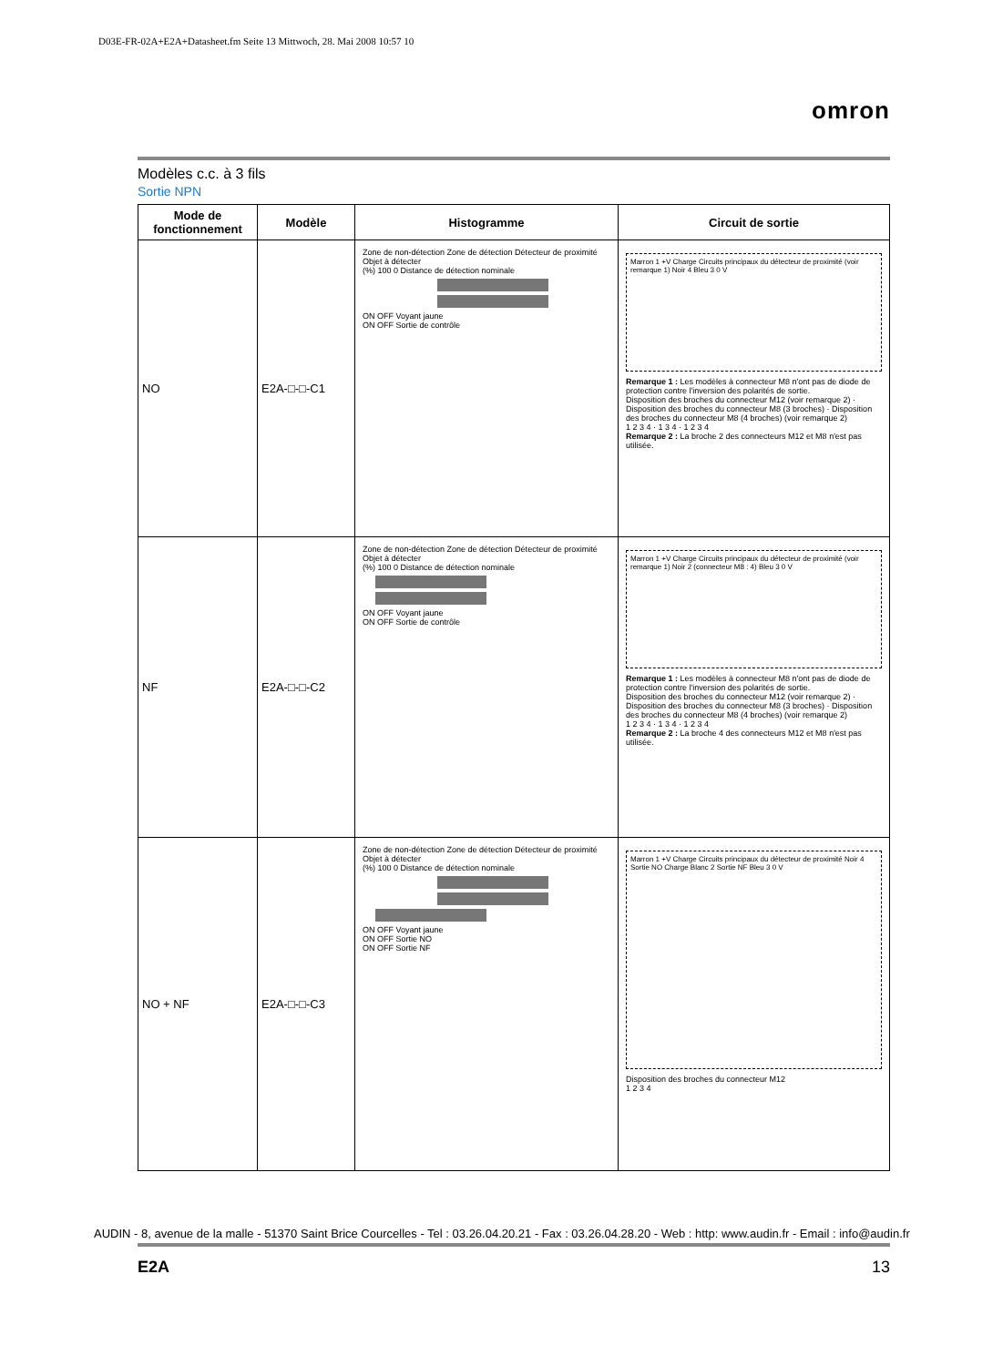D03E-FR-02A+E2A+Datasheet.fm Seite 13 Mittwoch, 28. Mai 2008 10:57 10
omron
Modèles c.c. à 3 fils
Sortie NPN
| Mode de fonctionnement | Modèle | Histogramme | Circuit de sortie |
| --- | --- | --- | --- |
| NO | E2A-□-□-C1 | Zone de non-détection Zone de détection Détecteur de proximité Objet à détecter (%) 100 0 Distance de détection nominale ON OFF Voyant jaune ON OFF Sortie de contrôle | Marron 1 +V Charge Circuits principaux du détecteur de proximité (voir remarque 1) Noir 4 Bleu 3 0 V Remarque 1 : Les modèles à connecteur M8 n'ont pas de diode de protection contre l'inversion des polarités de sortie. Disposition des broches du connecteur M12 (voir remarque 2) · Disposition des broches du connecteur M8 (3 broches) · Disposition des broches du connecteur M8 (4 broches) (voir remarque 2) 1 2 3 4 · 1 3 4 · 1 2 3 4 Remarque 2 : La broche 2 des connecteurs M12 et M8 n'est pas utilisée. |
| NF | E2A-□-□-C2 | Zone de non-détection Zone de détection Détecteur de proximité Objet à détecter (%) 100 0 Distance de détection nominale ON OFF Voyant jaune ON OFF Sortie de contrôle | Marron 1 +V Charge Circuits principaux du détecteur de proximité (voir remarque 1) Noir 2 (connecteur M8 : 4) Bleu 3 0 V Remarque 1 : Les modèles à connecteur M8 n'ont pas de diode de protection contre l'inversion des polarités de sortie. Disposition des broches du connecteur M12 (voir remarque 2) · Disposition des broches du connecteur M8 (3 broches) · Disposition des broches du connecteur M8 (4 broches) (voir remarque 2) 1 2 3 4 · 1 3 4 · 1 2 3 4 Remarque 2 : La broche 4 des connecteurs M12 et M8 n'est pas utilisée. |
| NO + NF | E2A-□-□-C3 | Zone de non-détection Zone de détection Détecteur de proximité Objet à détecter (%) 100 0 Distance de détection nominale ON OFF Voyant jaune ON OFF Sortie NO ON OFF Sortie NF | Marron 1 +V Charge Circuits principaux du détecteur de proximité Noir 4 Sortie NO Charge Blanc 2 Sortie NF Bleu 3 0 V Disposition des broches du connecteur M12 1 2 3 4 |
AUDIN - 8, avenue de la malle - 51370 Saint Brice Courcelles - Tel : 03.26.04.20.21 - Fax : 03.26.04.28.20 - Web : http: www.audin.fr - Email : info@audin.fr
E2A 13